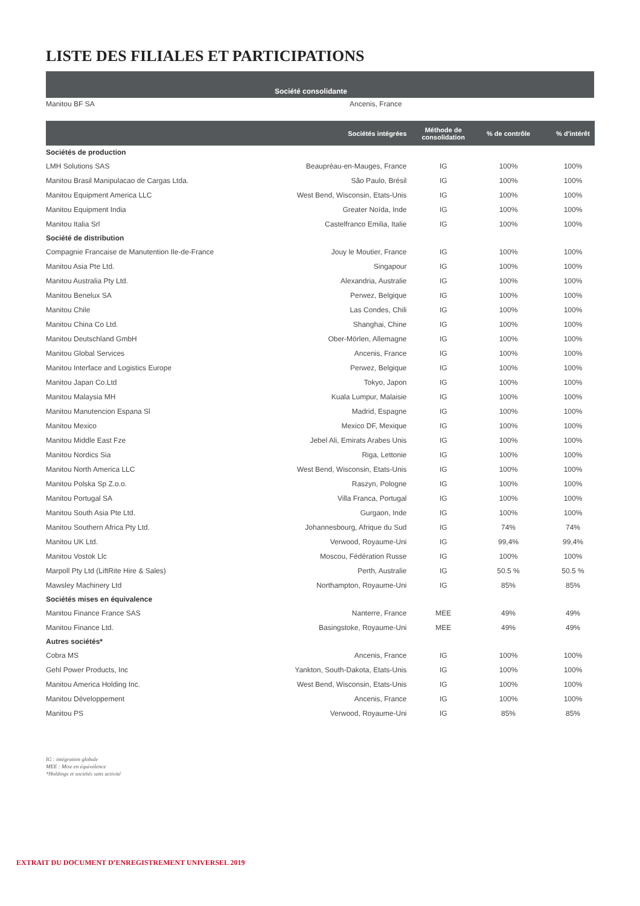LISTE DES FILIALES ET PARTICIPATIONS
Société consolidante
Manitou BF SA Ancenis, France
| | Sociétés intégrées | Méthode de consolidation | % de contrôle | % d'intérêt |
| --- | --- | --- | --- | --- |
| Sociétés de production | | | | |
| LMH Solutions SAS | Beaupréau-en-Mauges, France | IG | 100% | 100% |
| Manitou Brasil Manipulacao de Cargas Ltda. | São Paulo, Brésil | IG | 100% | 100% |
| Manitou Equipment America LLC | West Bend, Wisconsin, Etats-Unis | IG | 100% | 100% |
| Manitou Equipment India | Greater Noïda, Inde | IG | 100% | 100% |
| Manitou Italia Srl | Castelfranco Emilia, Italie | IG | 100% | 100% |
| Société de distribution | | | | |
| Compagnie Francaise de Manutention Ile-de-France | Jouy le Moutier, France | IG | 100% | 100% |
| Manitou Asia Pte Ltd. | Singapour | IG | 100% | 100% |
| Manitou Australia Pty Ltd. | Alexandria, Australie | IG | 100% | 100% |
| Manitou Benelux SA | Perwez, Belgique | IG | 100% | 100% |
| Manitou Chile | Las Condes, Chili | IG | 100% | 100% |
| Manitou China Co Ltd. | Shanghai, Chine | IG | 100% | 100% |
| Manitou Deutschland GmbH | Ober-Mörlen, Allemagne | IG | 100% | 100% |
| Manitou Global Services | Ancenis, France | IG | 100% | 100% |
| Manitou Interface and Logistics Europe | Perwez, Belgique | IG | 100% | 100% |
| Manitou Japan Co.Ltd | Tokyo, Japon | IG | 100% | 100% |
| Manitou Malaysia MH | Kuala Lumpur, Malaisie | IG | 100% | 100% |
| Manitou Manutencion Espana Sl | Madrid, Espagne | IG | 100% | 100% |
| Manitou Mexico | Mexico DF, Mexique | IG | 100% | 100% |
| Manitou Middle East Fze | Jebel Ali, Emirats Arabes Unis | IG | 100% | 100% |
| Manitou Nordics Sia | Riga, Lettonie | IG | 100% | 100% |
| Manitou North America LLC | West Bend, Wisconsin, Etats-Unis | IG | 100% | 100% |
| Manitou Polska Sp Z.o.o. | Raszyn, Pologne | IG | 100% | 100% |
| Manitou Portugal SA | Villa Franca, Portugal | IG | 100% | 100% |
| Manitou South Asia Pte Ltd. | Gurgaon, Inde | IG | 100% | 100% |
| Manitou Southern Africa Pty Ltd. | Johannesbourg, Afrique du Sud | IG | 74% | 74% |
| Manitou UK Ltd. | Verwood, Royaume-Uni | IG | 99,4% | 99,4% |
| Manitou Vostok Llc | Moscou, Fédération Russe | IG | 100% | 100% |
| Marpoll Pty Ltd (LiftRite Hire & Sales) | Perth, Australie | IG | 50.5 % | 50.5 % |
| Mawsley Machinery Ltd | Northampton, Royaume-Uni | IG | 85% | 85% |
| Sociétés mises en équivalence | | | | |
| Manitou Finance France SAS | Nanterre, France | MEE | 49% | 49% |
| Manitou Finance Ltd. | Basingstoke, Royaume-Uni | MEE | 49% | 49% |
| Autres sociétés* | | | | |
| Cobra MS | Ancenis, France | IG | 100% | 100% |
| Gehl Power Products, Inc | Yankton, South-Dakota, Etats-Unis | IG | 100% | 100% |
| Manitou America Holding Inc. | West Bend, Wisconsin, Etats-Unis | IG | 100% | 100% |
| Manitou Développement | Ancenis, France | IG | 100% | 100% |
| Manitou PS | Verwood, Royaume-Uni | IG | 85% | 85% |
IG : intégration globale
MEE : Mise en équivalence
*Holdings et sociétés sans activité
EXTRAIT DU DOCUMENT D’ENREGISTREMENT UNIVERSEL 2019